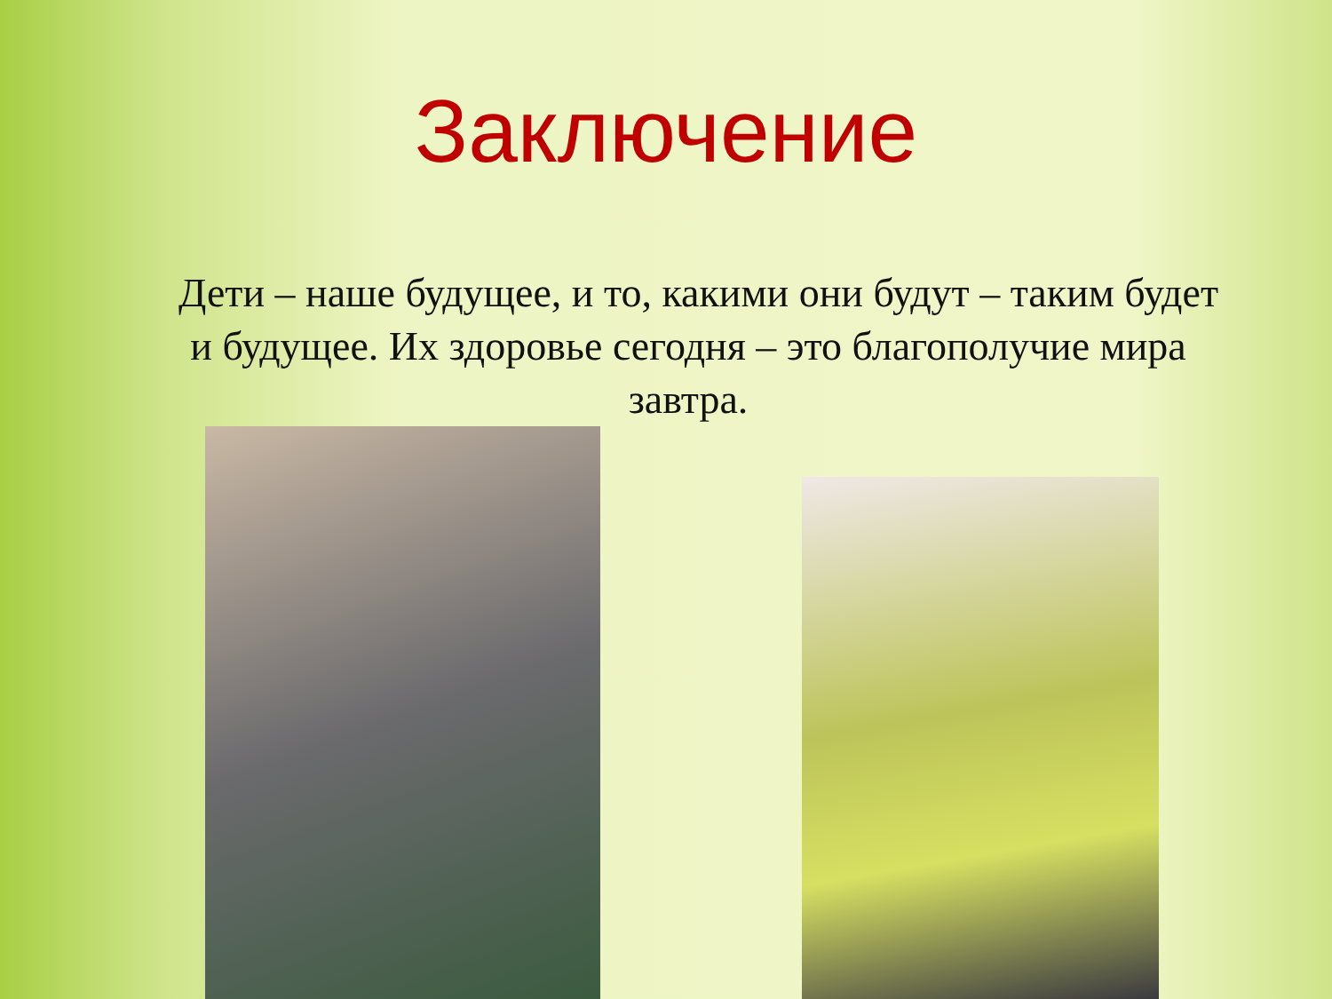Заключение
Дети – наше будущее, и то, какими они будут – таким будет и будущее. Их здоровье сегодня – это благополучие мира завтра.